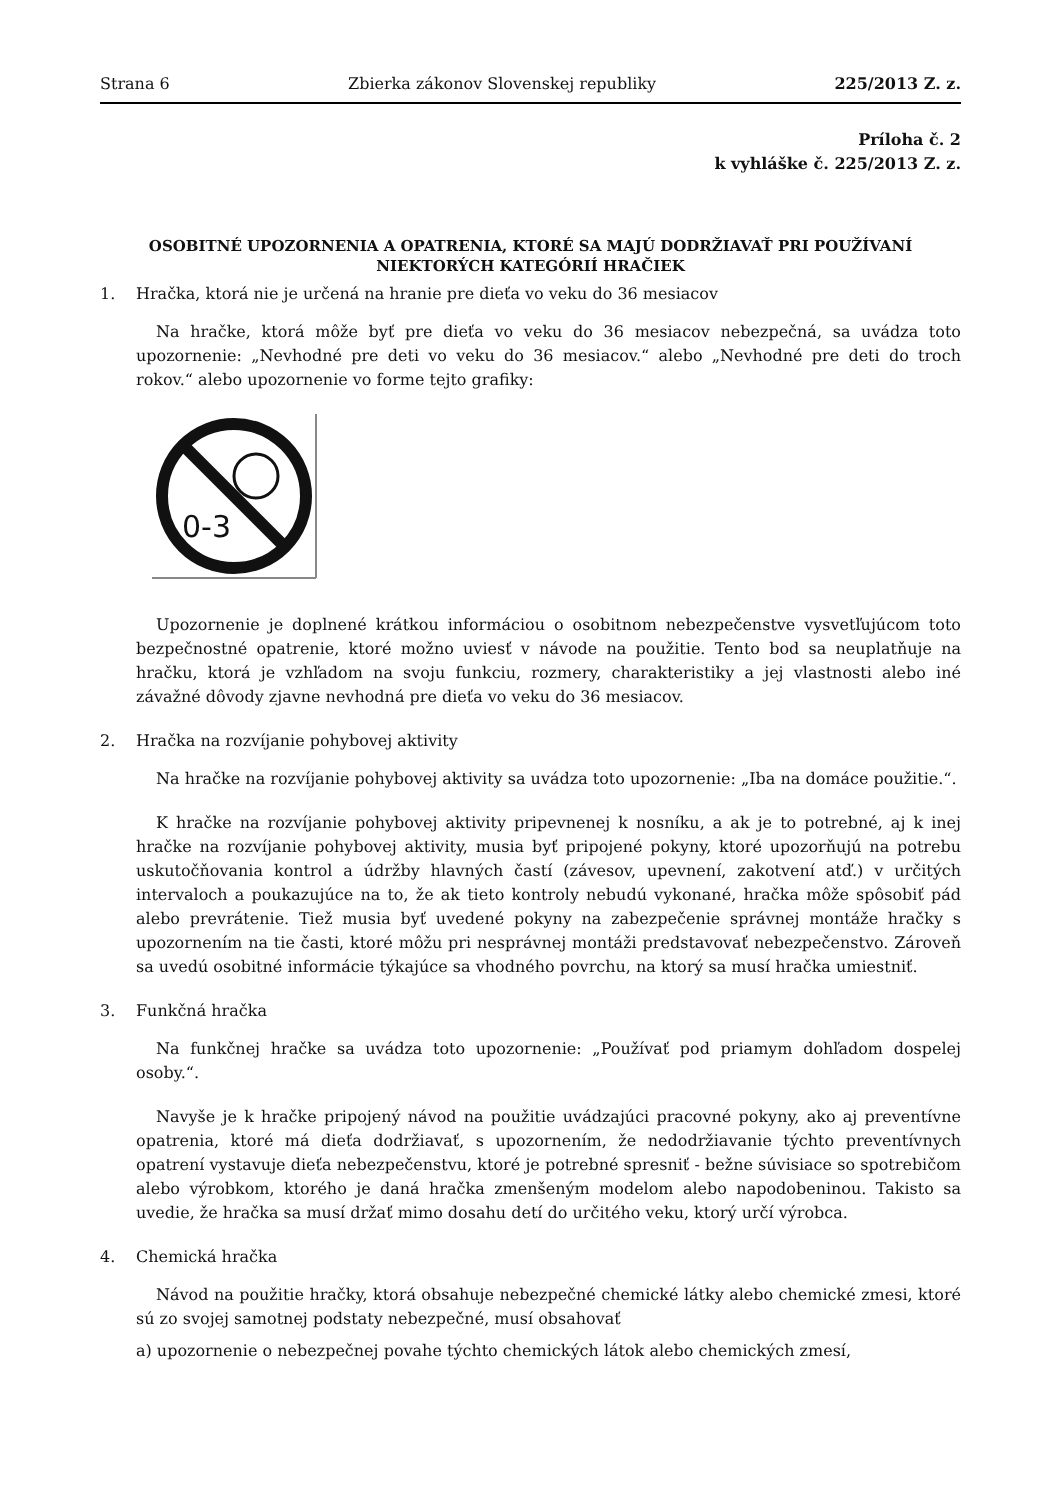Strana 6 Zbierka zákonov Slovenskej republiky 225/2013 Z. z.
Príloha č. 2
k vyhláške č. 225/2013 Z. z.
OSOBITNÉ UPOZORNENIA A OPATRENIA, KTORÉ SA MAJÚ DODRŽIAVAŤ PRI POUŽÍVANÍ NIEKTORÝCH KATEGÓRIÍ HRAČIEK
1. Hračka, ktorá nie je určená na hranie pre dieťa vo veku do 36 mesiacov
Na hračke, ktorá môže byť pre dieťa vo veku do 36 mesiacov nebezpečná, sa uvádza toto upozornenie: „Nevhodné pre deti vo veku do 36 mesiacov.“ alebo „Nevhodné pre deti do troch rokov.“ alebo upozornenie vo forme tejto grafiky:
0-3
Upozornenie je doplnené krátkou informáciou o osobitnom nebezpečenstve vysvetľujúcom toto bezpečnostné opatrenie, ktoré možno uviesť v návode na použitie. Tento bod sa neuplatňuje na hračku, ktorá je vzhľadom na svoju funkciu, rozmery, charakteristiky a jej vlastnosti alebo iné závažné dôvody zjavne nevhodná pre dieťa vo veku do 36 mesiacov.
2. Hračka na rozvíjanie pohybovej aktivity
Na hračke na rozvíjanie pohybovej aktivity sa uvádza toto upozornenie: „Iba na domáce použitie.“.
K hračke na rozvíjanie pohybovej aktivity pripevnenej k nosníku, a ak je to potrebné, aj k inej hračke na rozvíjanie pohybovej aktivity, musia byť pripojené pokyny, ktoré upozorňujú na potrebu uskutočňovania kontrol a údržby hlavných častí (závesov, upevnení, zakotvení atď.) v určitých intervaloch a poukazujúce na to, že ak tieto kontroly nebudú vykonané, hračka môže spôsobiť pád alebo prevrátenie. Tiež musia byť uvedené pokyny na zabezpečenie správnej montáže hračky s upozornením na tie časti, ktoré môžu pri nesprávnej montáži predstavovať nebezpečenstvo. Zároveň sa uvedú osobitné informácie týkajúce sa vhodného povrchu, na ktorý sa musí hračka umiestniť.
3. Funkčná hračka
Na funkčnej hračke sa uvádza toto upozornenie: „Používať pod priamym dohľadom dospelej osoby.“.
Navyše je k hračke pripojený návod na použitie uvádzajúci pracovné pokyny, ako aj preventívne opatrenia, ktoré má dieťa dodržiavať, s upozornením, že nedodržiavanie týchto preventívnych opatrení vystavuje dieťa nebezpečenstvu, ktoré je potrebné spresniť - bežne súvisiace so spotrebičom alebo výrobkom, ktorého je daná hračka zmenšeným modelom alebo napodobeninou. Takisto sa uvedie, že hračka sa musí držať mimo dosahu detí do určitého veku, ktorý určí výrobca.
4. Chemická hračka
Návod na použitie hračky, ktorá obsahuje nebezpečné chemické látky alebo chemické zmesi, ktoré sú zo svojej samotnej podstaty nebezpečné, musí obsahovať
a) upozornenie o nebezpečnej povahe týchto chemických látok alebo chemických zmesí,